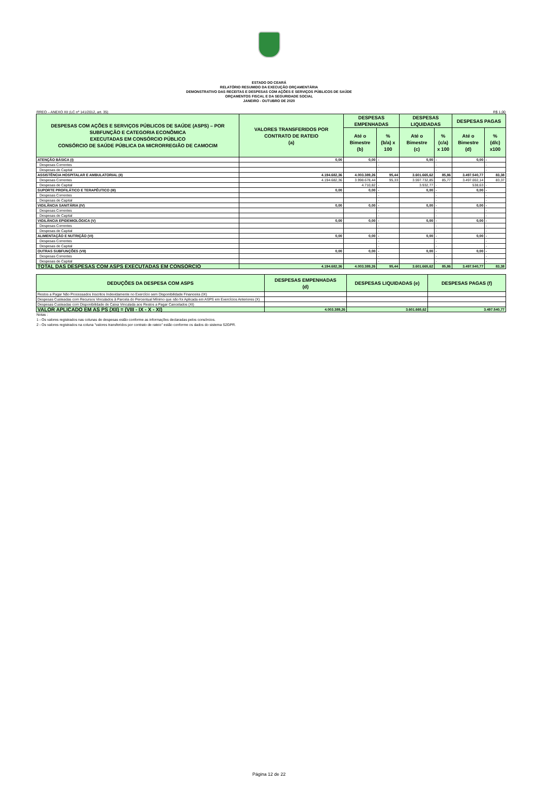ESTADO DO CEARÁ
RELATÓRIO RESUMIDO DA EXECUÇÃO ORÇAMENTÁRIA
DEMONSTRATIVO DAS RECEITAS E DESPESAS COM AÇÕES E SERVIÇOS PÚBLICOS DE SAÚDE
ORÇAMENTOS FISCAL E DA SEGURIDADE SOCIAL
JANEIRO - OUTUBRO DE 2020
RREO – ANEXO XII (LC nº 141/2012, art. 35) R$ 1,00
| DESPESAS COM AÇÕES E SERVIÇOS PÚBLICOS DE SAÚDE (ASPS) – POR SUBFUNÇÃO E CATEGORIA ECONÔMICA EXECUTADAS EM CONSÓRCIO PÚBLICO CONSÓRCIO DE SAÚDE PÚBLICA DA MICRORREGIÃO DE CAMOCIM | VALORES TRANSFERIDOS POR CONTRATO DE RATEIO (a) | DESPESAS EMPENHADAS | | DESPESAS LIQUIDADAS | | DESPESAS PAGAS | |
| --- | --- | --- | --- | --- | --- | --- | --- |
| | | Até o Bimestre (b) | % (b/a) x 100 | Até o Bimestre (c) | % (c/a) x 100 | Até o Bimestre (d) | % (d/c) x100 |
| ATENÇÃO BÁSICA (I) | 0,00 | 0,00 | - | 0,00 | - | 0,00 | - |
| Despesas Correntes | | | - | | - | | - |
| Despesas de Capital | | | - | | - | | - |
| ASSISTÊNCIA HOSPITALAR E AMBULATORIAL (II) | 4.194.682,36 | 4.003.389,26 | 95,44 | 3.601.665,62 | 85,86 | 3.497.540,77 | 83,38 |
| Despesas Correntes | 4.194.682,36 | 3.998.678,44 | 95,33 | 3.597.732,85 | 85,77 | 3.497.002,14 | 83,37 |
| Despesas de Capital | | 4.710,82 | - | 3.932,77 | - | 538,63 | - |
| SUPORTE PROFILÁTICO E TERAPÊUTICO (III) | 0,00 | 0,00 | - | 0,00 | - | 0,00 | - |
| Despesas Correntes | | | - | | - | | - |
| Despesas de Capital | | | - | | - | | - |
| VIGILÂNCIA SANITÁRIA (IV) | 0,00 | 0,00 | - | 0,00 | - | 0,00 | - |
| Despesas Correntes | | | - | | - | | - |
| Despesas de Capital | | | - | | - | | - |
| VIGILÂNCIA EPIDEMIOLÓGICA (V) | 0,00 | 0,00 | - | 0,00 | - | 0,00 | - |
| Despesas Correntes | | | - | | - | | - |
| Despesas de Capital | | | - | | - | | - |
| ALIMENTAÇÃO E NUTRIÇÃO (VI) | 0,00 | 0,00 | - | 0,00 | - | 0,00 | - |
| Despesas Correntes | | | - | | - | | - |
| Despesas de Capital | | | - | | - | | - |
| OUTRAS SUBFUNÇÕES (VII) | 0,00 | 0,00 | - | 0,00 | - | 0,00 | - |
| Despesas Correntes | | | - | | - | | - |
| Despesas de Capital | | | - | | - | | - |
| TOTAL DAS DESPESAS COM ASPS EXECUTADAS EM CONSÓRCIO | 4.194.682,36 | 4.003.389,26 | 95,44 | 3.601.665,62 | 85,86 | 3.497.540,77 | 83,38 |
| DEDUÇÕES DA DESPESA COM ASPS | DESPESAS EMPENHADAS (d) | DESPESAS LIQUIDADAS (e) | DESPESAS PAGAS (f) |
| --- | --- | --- | --- |
| Restos a Pagar Não Processados Inscritos Indevidamente no Exercício sem Disponibilidade Financeira (IX) | | | |
| Despesas Custeadas com Recursos Vinculados à Parcela do Percentual Mínimo que não foi Aplicada em ASPS em Exercícios Anteriores (X) | | | |
| Despesas Custeadas com Disponibilidade de Caixa Vinculada aos Restos a Pagar Cancelados (XI) | | | |
| VALOR APLICADO EM AS PS (XII) = (VIII - IX - X - XI) | 4.003.389,26 | 3.601.665,62 | 3.497.540,77 |
Notas :
1 - Os valores registrados nas colunas de despesas estão conforme as informações declaradas pelos consórcios.
2 - Os valores registrados na coluna "valores transferidos por contrato de rateio" estão conforme os dados do sistema S2GPR.
Página 12 de 22